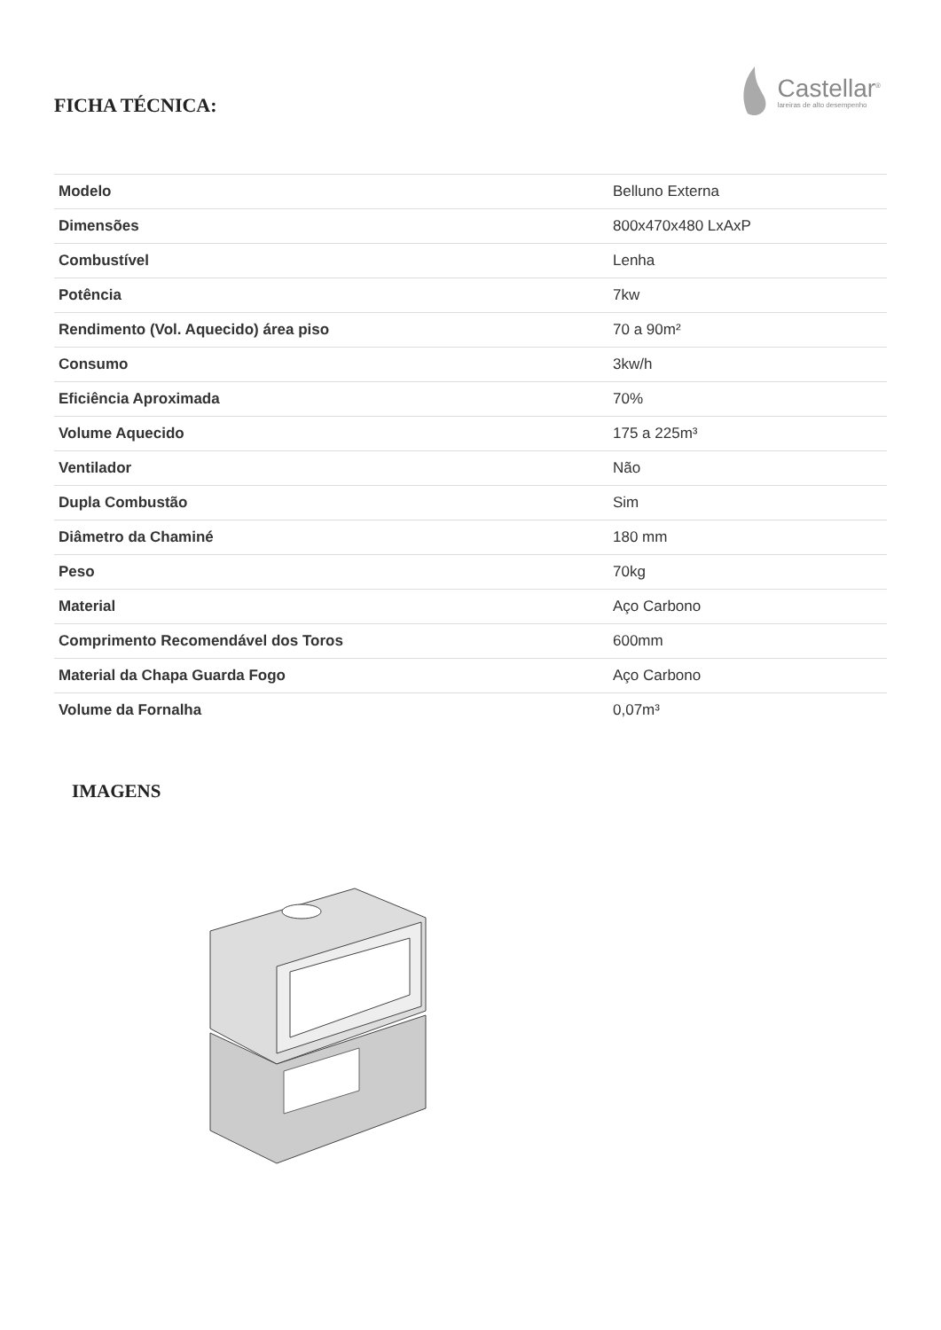FICHA TÉCNICA:
Castellar<sup>®</sup>
lareiras de alto desempenho
| Modelo | Belluno Externa |
| Dimensões | 800x470x480 LxAxP |
| Combustível | Lenha |
| Potência | 7kw |
| Rendimento (Vol. Aquecido) área piso | 70 a 90m² |
| Consumo | 3kw/h |
| Eficiência Aproximada | 70% |
| Volume Aquecido | 175 a 225m³ |
| Ventilador | Não |
| Dupla Combustão | Sim |
| Diâmetro da Chaminé | 180 mm |
| Peso | 70kg |
| Material | Aço Carbono |
| Comprimento Recomendável dos Toros | 600mm |
| Material da Chapa Guarda Fogo | Aço Carbono |
| Volume da Fornalha | 0,07m³ |
IMAGENS